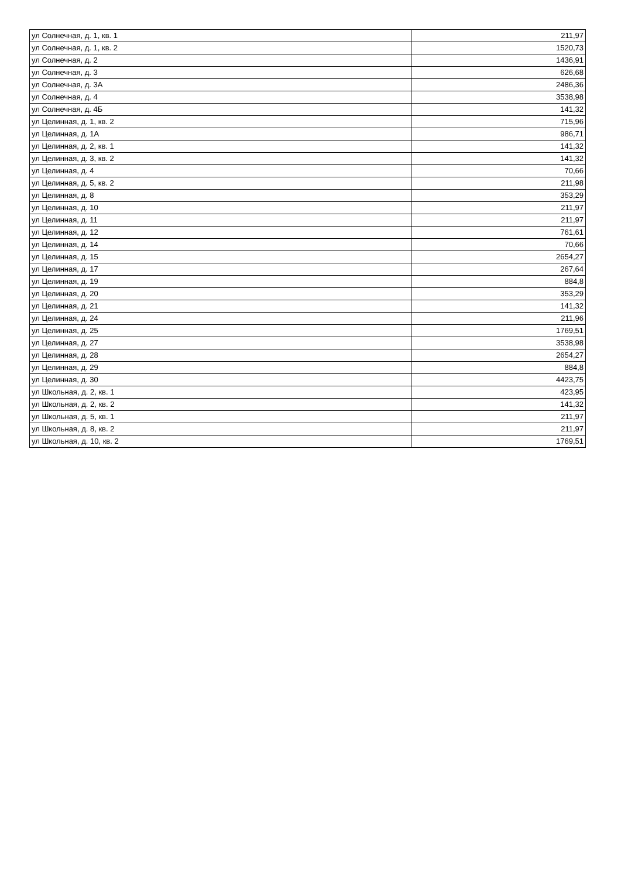| ул Солнечная, д. 1, кв. 1 | 211,97 |
| ул Солнечная, д. 1, кв. 2 | 1520,73 |
| ул Солнечная, д. 2 | 1436,91 |
| ул Солнечная, д. 3 | 626,68 |
| ул Солнечная, д. 3А | 2486,36 |
| ул Солнечная, д. 4 | 3538,98 |
| ул Солнечная, д. 4Б | 141,32 |
| ул Целинная, д. 1, кв. 2 | 715,96 |
| ул Целинная, д. 1А | 986,71 |
| ул Целинная, д. 2, кв. 1 | 141,32 |
| ул Целинная, д. 3, кв. 2 | 141,32 |
| ул Целинная, д. 4 | 70,66 |
| ул Целинная, д. 5, кв. 2 | 211,98 |
| ул Целинная, д. 8 | 353,29 |
| ул Целинная, д. 10 | 211,97 |
| ул Целинная, д. 11 | 211,97 |
| ул Целинная, д. 12 | 761,61 |
| ул Целинная, д. 14 | 70,66 |
| ул Целинная, д. 15 | 2654,27 |
| ул Целинная, д. 17 | 267,64 |
| ул Целинная, д. 19 | 884,8 |
| ул Целинная, д. 20 | 353,29 |
| ул Целинная, д. 21 | 141,32 |
| ул Целинная, д. 24 | 211,96 |
| ул Целинная, д. 25 | 1769,51 |
| ул Целинная, д. 27 | 3538,98 |
| ул Целинная, д. 28 | 2654,27 |
| ул Целинная, д. 29 | 884,8 |
| ул Целинная, д. 30 | 4423,75 |
| ул Школьная, д. 2, кв. 1 | 423,95 |
| ул Школьная, д. 2, кв. 2 | 141,32 |
| ул Школьная, д. 5, кв. 1 | 211,97 |
| ул Школьная, д. 8, кв. 2 | 211,97 |
| ул Школьная, д. 10, кв. 2 | 1769,51 |